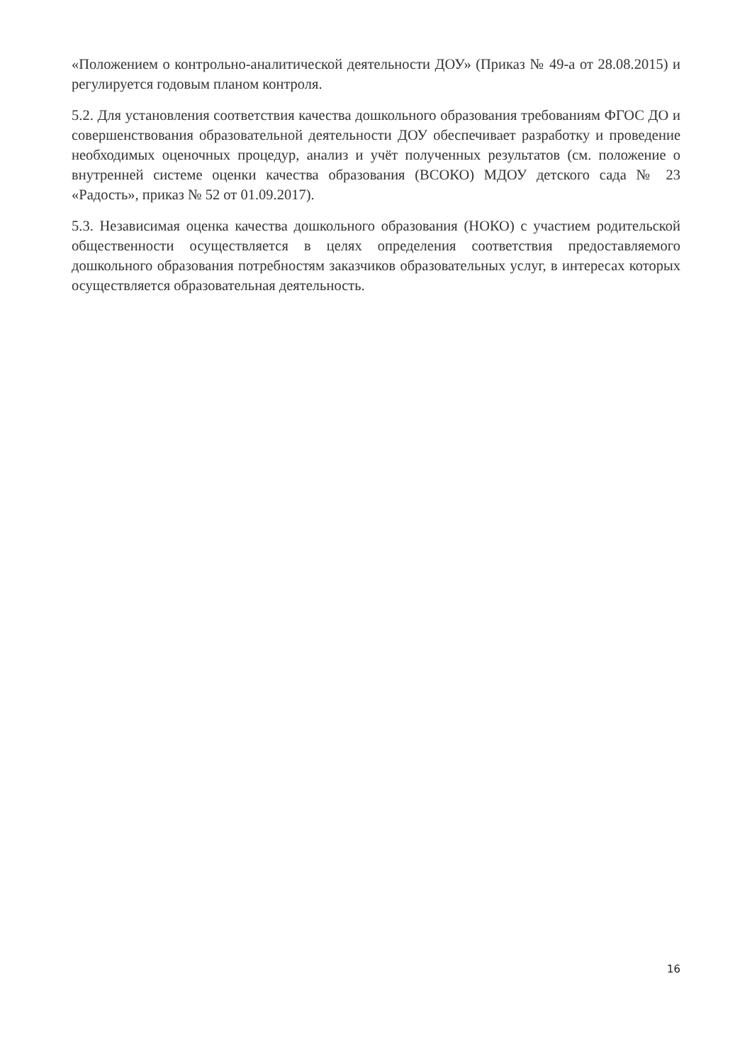«Положением о контрольно-аналитической деятельности ДОУ» (Приказ № 49-а от 28.08.2015) и регулируется годовым планом контроля.
5.2. Для установления соответствия качества дошкольного образования требованиям ФГОС ДО и совершенствования образовательной деятельности ДОУ обеспечивает разработку и проведение необходимых оценочных процедур, анализ и учёт полученных результатов (см. положение о внутренней системе оценки качества образования (ВСОКО) МДОУ детского сада № 23 «Радость», приказ № 52 от 01.09.2017).
5.3. Независимая оценка качества дошкольного образования (НОКО) с участием родительской общественности осуществляется в целях определения соответствия предоставляемого дошкольного образования потребностям заказчиков образовательных услуг, в интересах которых осуществляется образовательная деятельность.
16